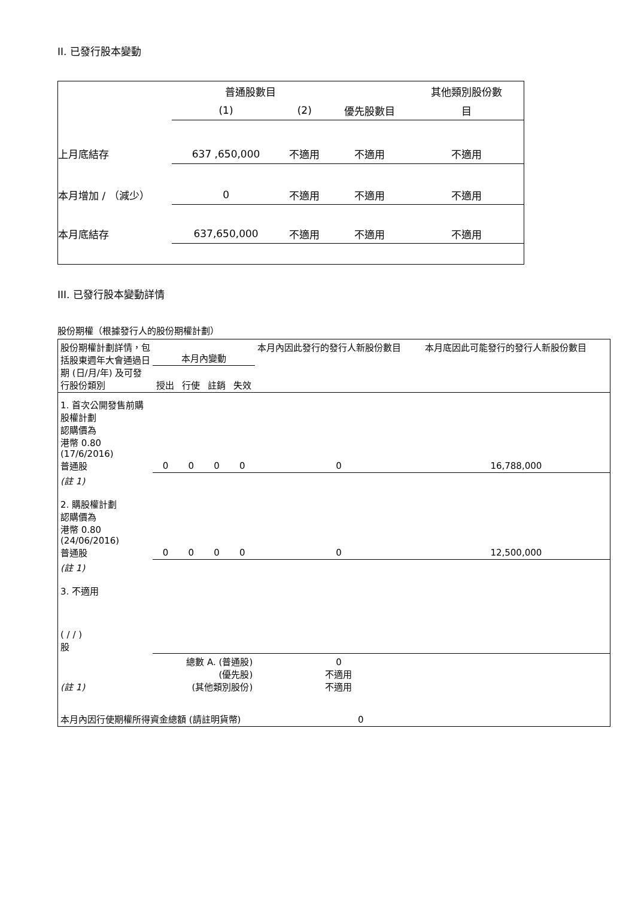II. 已發行股本變動
| | 普通股數目 | | | 其他類別股份數 |
| | (1) | (2) | 優先股數目 | 目 |
| 上月底結存 | 637 ,650,000 | 不適用 | 不適用 | 不適用 |
| 本月增加 / （減少） | 0 | 不適用 | 不適用 | 不適用 |
| 本月底結存 | 637,650,000 | 不適用 | 不適用 | 不適用 |
III. 已發行股本變動詳情
股份期權（根據發行人的股份期權計劃）
| 股份期權計劃詳情，包括股東週年大會通過日期 (日/月/年) 及可發行股份類別 | 本月內變動 | | | | 本月內因此發行的發行人新股份數目 | 本月底因此可能發行的發行人新股份數目 |
| | 授出 | 行使 | 註銷 | 失效 | | |
| 1. 首次公開發售前購股權計劃 認購價為 港幣 0.80 (17/6/2016) 普通股 | 0 | 0 | 0 | 0 | 0 | 16,788,000 |
| (註 1) 2. 購股權計劃 認購價為 港幣 0.80 (24/06/2016) 普通股 | 0 | 0 | 0 | 0 | 0 | 12,500,000 |
| (註 1) 3. 不適用 ( / / ) 股 | | | | | | |
| (註 1) | 總數 A. (普通股) (優先股) (其他類別股份) | | | | 0 不適用 不適用 | |
| 本月內因行使期權所得資金總額 (請註明貨幣) 0 | | | | | | |